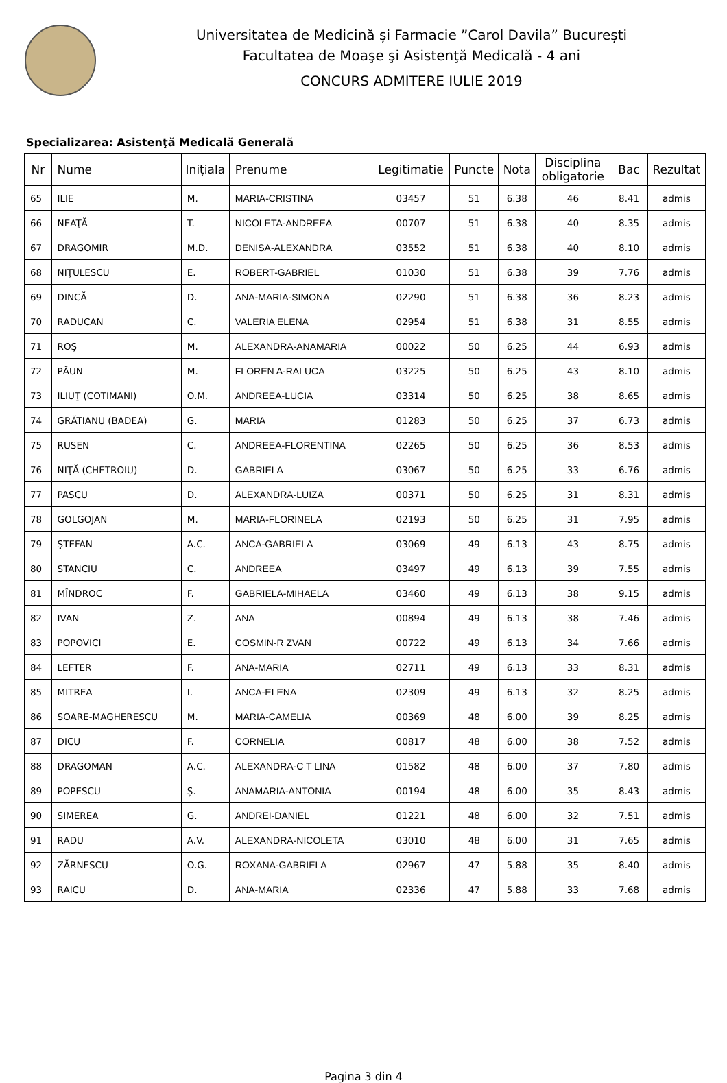Universitatea de Medicină și Farmacie ”Carol Davila” București
Facultatea de Moaşe şi Asistenţă Medicală - 4 ani
CONCURS ADMITERE IULIE 2019
Specializarea: Asistenţă Medicală Generală
| Nr | Nume | Inițiala | Prenume | Legitimatie | Puncte | Nota | Disciplina obligatorie | Bac | Rezultat |
| --- | --- | --- | --- | --- | --- | --- | --- | --- | --- |
| 65 | ILIE | M. | MARIA-CRISTINA | 03457 | 51 | 6.38 | 46 | 8.41 | admis |
| 66 | NEAŢĂ | T. | NICOLETA-ANDREEA | 00707 | 51 | 6.38 | 40 | 8.35 | admis |
| 67 | DRAGOMIR | M.D. | DENISA-ALEXANDRA | 03552 | 51 | 6.38 | 40 | 8.10 | admis |
| 68 | NIŢULESCU | E. | ROBERT-GABRIEL | 01030 | 51 | 6.38 | 39 | 7.76 | admis |
| 69 | DINCĂ | D. | ANA-MARIA-SIMONA | 02290 | 51 | 6.38 | 36 | 8.23 | admis |
| 70 | RADUCAN | C. | VALERIA ELENA | 02954 | 51 | 6.38 | 31 | 8.55 | admis |
| 71 | ROŞ | M. | ALEXANDRA-ANAMARIA | 00022 | 50 | 6.25 | 44 | 6.93 | admis |
| 72 | PĂUN | M. | FLOREN A-RALUCA | 03225 | 50 | 6.25 | 43 | 8.10 | admis |
| 73 | ILIUŢ (COTIMANI) | O.M. | ANDREEA-LUCIA | 03314 | 50 | 6.25 | 38 | 8.65 | admis |
| 74 | GRĂTIANU (BADEA) | G. | MARIA | 01283 | 50 | 6.25 | 37 | 6.73 | admis |
| 75 | RUSEN | C. | ANDREEA-FLORENTINA | 02265 | 50 | 6.25 | 36 | 8.53 | admis |
| 76 | NIŢĂ (CHETROIU) | D. | GABRIELA | 03067 | 50 | 6.25 | 33 | 6.76 | admis |
| 77 | PASCU | D. | ALEXANDRA-LUIZA | 00371 | 50 | 6.25 | 31 | 8.31 | admis |
| 78 | GOLGOJAN | M. | MARIA-FLORINELA | 02193 | 50 | 6.25 | 31 | 7.95 | admis |
| 79 | ŞTEFAN | A.C. | ANCA-GABRIELA | 03069 | 49 | 6.13 | 43 | 8.75 | admis |
| 80 | STANCIU | C. | ANDREEA | 03497 | 49 | 6.13 | 39 | 7.55 | admis |
| 81 | MÎNDROC | F. | GABRIELA-MIHAELA | 03460 | 49 | 6.13 | 38 | 9.15 | admis |
| 82 | IVAN | Z. | ANA | 00894 | 49 | 6.13 | 38 | 7.46 | admis |
| 83 | POPOVICI | E. | COSMIN-R ZVAN | 00722 | 49 | 6.13 | 34 | 7.66 | admis |
| 84 | LEFTER | F. | ANA-MARIA | 02711 | 49 | 6.13 | 33 | 8.31 | admis |
| 85 | MITREA | I. | ANCA-ELENA | 02309 | 49 | 6.13 | 32 | 8.25 | admis |
| 86 | SOARE-MAGHERESCU | M. | MARIA-CAMELIA | 00369 | 48 | 6.00 | 39 | 8.25 | admis |
| 87 | DICU | F. | CORNELIA | 00817 | 48 | 6.00 | 38 | 7.52 | admis |
| 88 | DRAGOMAN | A.C. | ALEXANDRA-C T LINA | 01582 | 48 | 6.00 | 37 | 7.80 | admis |
| 89 | POPESCU | Ș. | ANAMARIA-ANTONIA | 00194 | 48 | 6.00 | 35 | 8.43 | admis |
| 90 | SIMEREA | G. | ANDREI-DANIEL | 01221 | 48 | 6.00 | 32 | 7.51 | admis |
| 91 | RADU | A.V. | ALEXANDRA-NICOLETA | 03010 | 48 | 6.00 | 31 | 7.65 | admis |
| 92 | ZĂRNESCU | O.G. | ROXANA-GABRIELA | 02967 | 47 | 5.88 | 35 | 8.40 | admis |
| 93 | RAICU | D. | ANA-MARIA | 02336 | 47 | 5.88 | 33 | 7.68 | admis |
Pagina 3 din 4